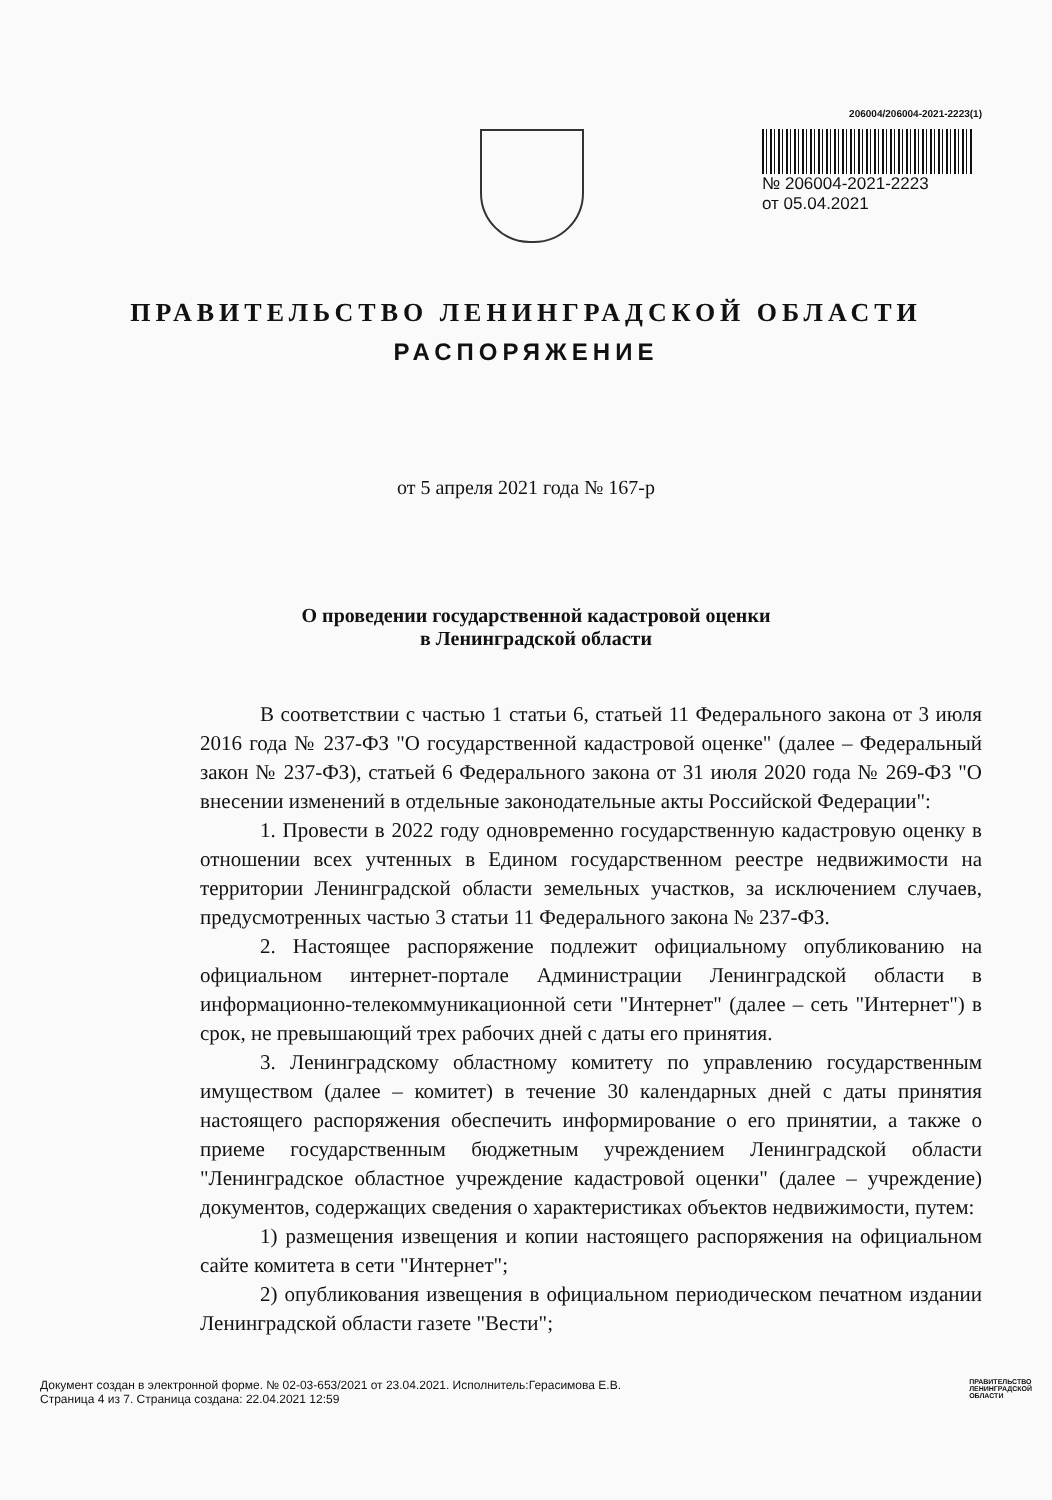206004/206004-2021-2223(1)
№ 206004-2021-2223
от 05.04.2021
ПРАВИТЕЛЬСТВО ЛЕНИНГРАДСКОЙ ОБЛАСТИ
РАСПОРЯЖЕНИЕ
от 5 апреля 2021 года № 167-р
О проведении государственной кадастровой оценки
в Ленинградской области
В соответствии с частью 1 статьи 6, статьей 11 Федерального закона от 3 июля 2016 года № 237-ФЗ "О государственной кадастровой оценке" (далее – Федеральный закон № 237-ФЗ), статьей 6 Федерального закона от 31 июля 2020 года № 269-ФЗ "О внесении изменений в отдельные законодательные акты Российской Федерации":
1. Провести в 2022 году одновременно государственную кадастровую оценку в отношении всех учтенных в Едином государственном реестре недвижимости на территории Ленинградской области земельных участков, за исключением случаев, предусмотренных частью 3 статьи 11 Федерального закона № 237-ФЗ.
2. Настоящее распоряжение подлежит официальному опубликованию на официальном интернет-портале Администрации Ленинградской области в информационно-телекоммуникационной сети "Интернет" (далее – сеть "Интернет") в срок, не превышающий трех рабочих дней с даты его принятия.
3. Ленинградскому областному комитету по управлению государственным имуществом (далее – комитет) в течение 30 календарных дней с даты принятия настоящего распоряжения обеспечить информирование о его принятии, а также о приеме государственным бюджетным учреждением Ленинградской области "Ленинградское областное учреждение кадастровой оценки" (далее – учреждение) документов, содержащих сведения о характеристиках объектов недвижимости, путем:
1) размещения извещения и копии настоящего распоряжения на официальном сайте комитета в сети "Интернет";
2) опубликования извещения в официальном периодическом печатном издании Ленинградской области газете "Вести";
Документ создан в электронной форме. № 02-03-653/2021 от 23.04.2021. Исполнитель:Герасимова Е.В.
Страница 4 из 7. Страница создана: 22.04.2021 12:59
ПРАВИТЕЛЬСТВО
ЛЕНИНГРАДСКОЙ
ОБЛАСТИ